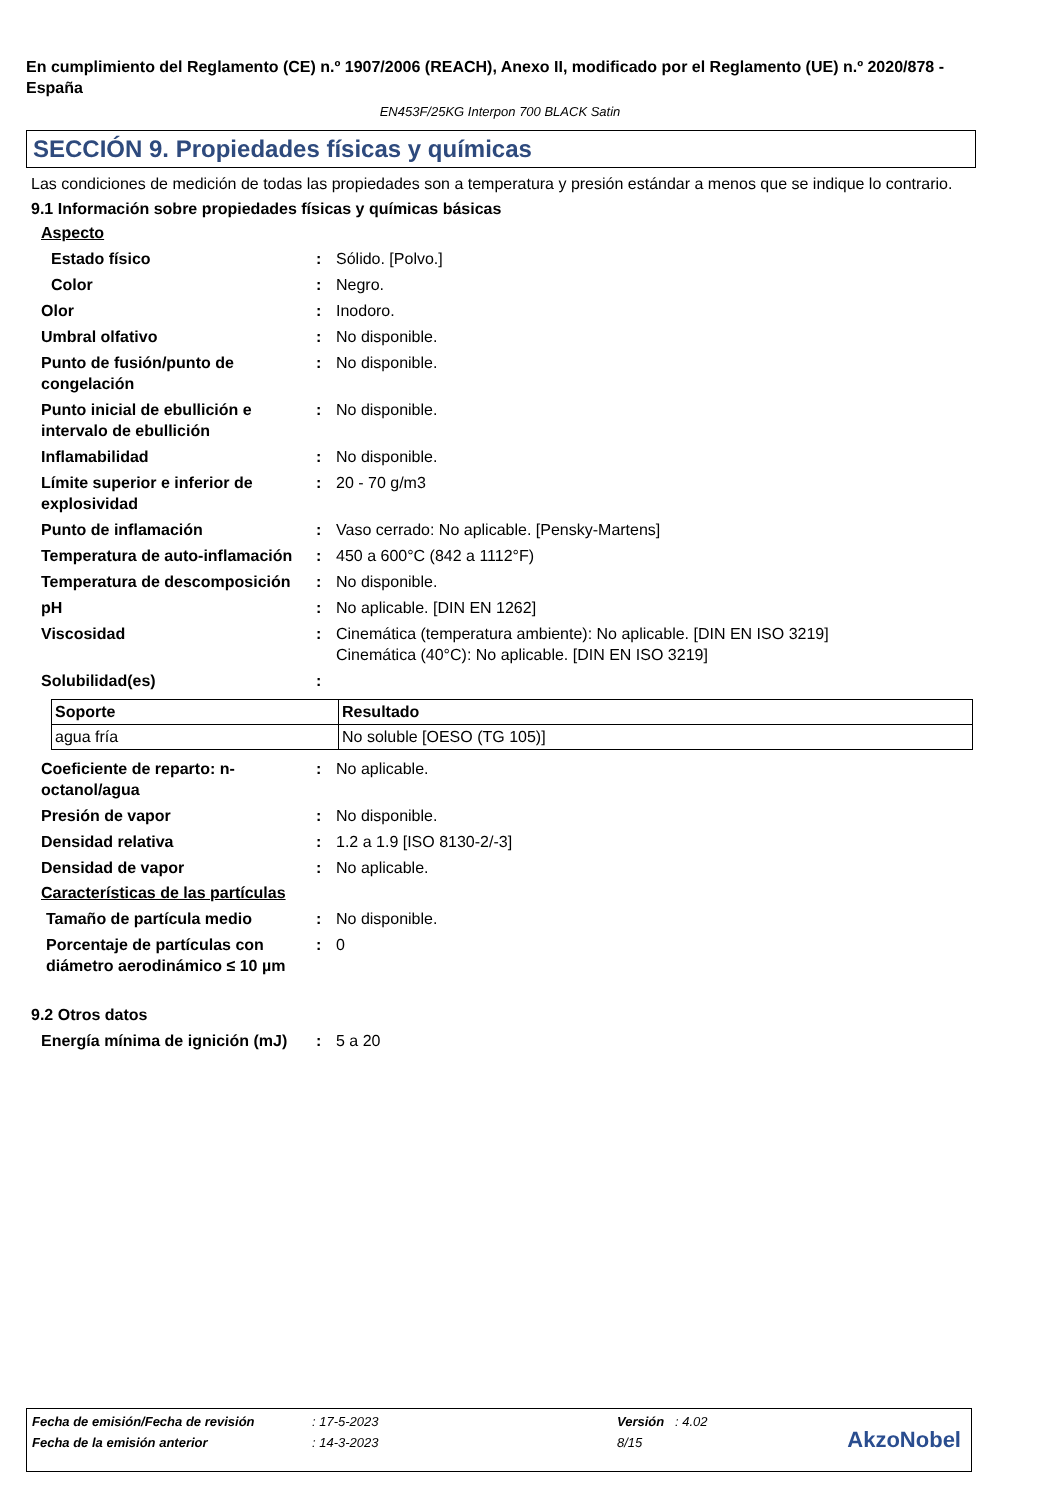En cumplimiento del Reglamento (CE) n.º 1907/2006 (REACH), Anexo II, modificado por el Reglamento (UE) n.º 2020/878 - España
EN453F/25KG Interpon 700 BLACK Satin
SECCIÓN 9. Propiedades físicas y químicas
Las condiciones de medición de todas las propiedades son a temperatura y presión estándar a menos que se indique lo contrario.
9.1 Información sobre propiedades físicas y químicas básicas
Aspecto
Estado físico : Sólido. [Polvo.]
Color : Negro.
Olor : Inodoro.
Umbral olfativo : No disponible.
Punto de fusión/punto de congelación
: No disponible.
Punto inicial de ebullición e intervalo de ebullición
: No disponible.
Inflamabilidad : No disponible.
Límite superior e inferior de explosividad
: 20 - 70 g/m3
Punto de inflamación : Vaso cerrado: No aplicable. [Pensky-Martens]
Temperatura de auto-inflamación
: 450 a 600°C (842 a 1112°F)
Temperatura de descomposición
: No disponible.
pH : No aplicable. [DIN EN 1262]
Viscosidad : Cinemática (temperatura ambiente): No aplicable. [DIN EN ISO 3219]
Cinemática (40°C): No aplicable. [DIN EN ISO 3219]
Solubilidad(es) :
| Soporte | Resultado |
| --- | --- |
| agua fría | No soluble [OESO (TG 105)] |
Coeficiente de reparto: n-octanol/agua
: No aplicable.
Presión de vapor : No disponible.
Densidad relativa : 1.2 a 1.9 [ISO 8130-2/-3]
Densidad de vapor : No aplicable.
Características de las partículas
Tamaño de partícula medio : No disponible.
Porcentaje de partículas con diámetro aerodinámico ≤ 10 µm
: 0
9.2 Otros datos
Energía mínima de ignición (mJ)
: 5 a 20
| Fecha de emisión/Fecha de revisión | : 17-5-2023 | Versión : 4.02 |
| Fecha de la emisión anterior | : 14-3-2023 | 8/15 |
AkzoNobel